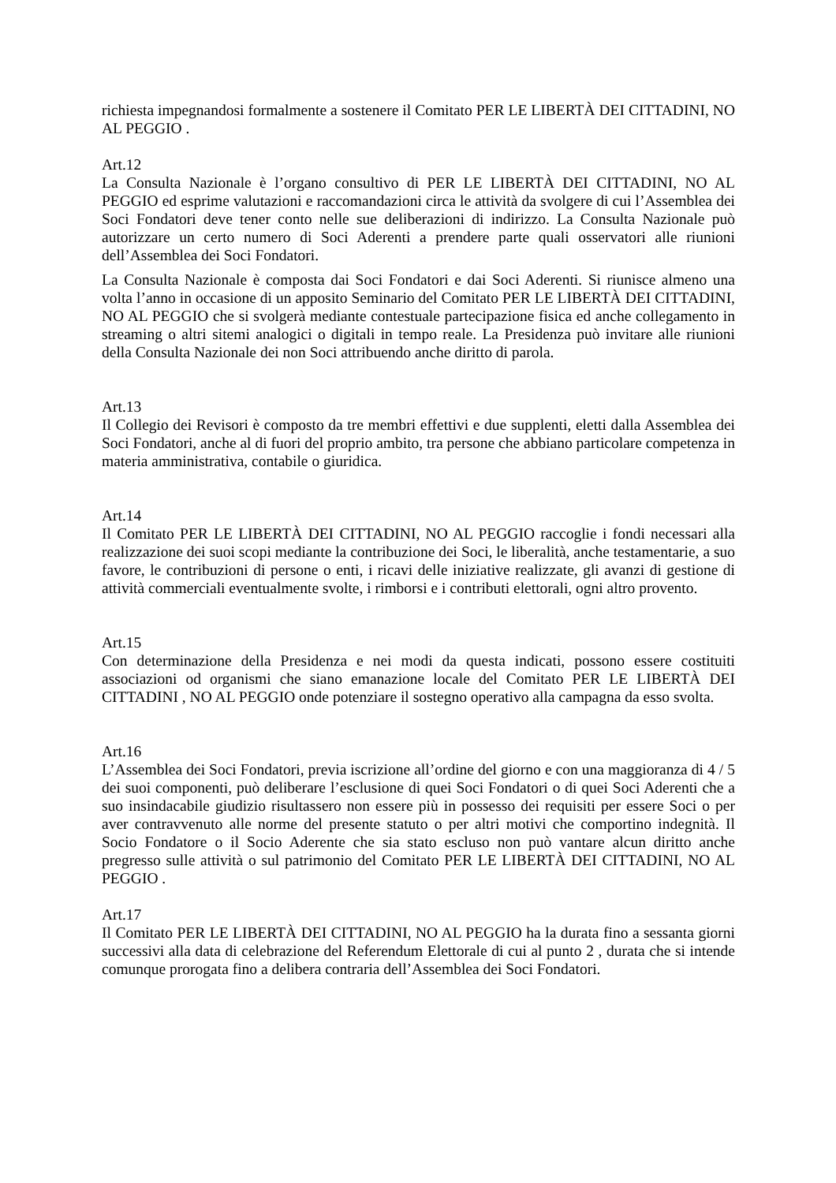richiesta impegnandosi formalmente a sostenere il Comitato PER LE LIBERTÀ DEI CITTADINI, NO AL PEGGIO .
Art.12
La Consulta Nazionale è l’organo consultivo di PER LE LIBERTÀ DEI CITTADINI, NO AL PEGGIO ed esprime valutazioni e raccomandazioni circa le attività da svolgere di cui l’Assemblea dei Soci Fondatori deve tener conto nelle sue deliberazioni di indirizzo. La Consulta Nazionale può autorizzare un certo numero di Soci Aderenti a prendere parte quali osservatori alle riunioni dell’Assemblea dei Soci Fondatori.
La Consulta Nazionale è composta dai Soci Fondatori e dai Soci Aderenti. Si riunisce almeno una volta l’anno in occasione di un apposito Seminario del Comitato PER LE LIBERTÀ DEI CITTADINI, NO AL PEGGIO che si svolgerà mediante contestuale partecipazione fisica ed anche collegamento in streaming o altri sitemi analogici o digitali in tempo reale. La Presidenza può invitare alle riunioni della Consulta Nazionale dei non Soci attribuendo anche diritto di parola.
Art.13
Il Collegio dei Revisori è composto da tre membri effettivi e due supplenti, eletti dalla Assemblea dei Soci Fondatori, anche al di fuori del proprio ambito, tra persone che abbiano particolare competenza in materia amministrativa, contabile o giuridica.
Art.14
Il Comitato PER LE LIBERTÀ DEI CITTADINI, NO AL PEGGIO raccoglie i fondi necessari alla realizzazione dei suoi scopi mediante la contribuzione dei Soci, le liberalità, anche testamentarie, a suo favore, le contribuzioni di persone o enti, i ricavi delle iniziative realizzate, gli avanzi di gestione di attività commerciali eventualmente svolte, i rimborsi e i contributi elettorali, ogni altro provento.
Art.15
Con determinazione della Presidenza e nei modi da questa indicati, possono essere costituiti associazioni od organismi che siano emanazione locale del Comitato PER LE LIBERTÀ DEI CITTADINI , NO AL PEGGIO onde potenziare il sostegno operativo alla campagna da esso svolta.
Art.16
L’Assemblea dei Soci Fondatori, previa iscrizione all’ordine del giorno e con una maggioranza di 4 / 5 dei suoi componenti, può deliberare l’esclusione di quei Soci Fondatori o di quei Soci Aderenti che a suo insindacabile giudizio risultassero non essere più in possesso dei requisiti per essere Soci o per aver contravvenuto alle norme del presente statuto o per altri motivi che comportino indegnità. Il Socio Fondatore o il Socio Aderente che sia stato escluso non può vantare alcun diritto anche pregresso sulle attività o sul patrimonio del Comitato PER LE LIBERTÀ DEI CITTADINI, NO AL PEGGIO .
Art.17
Il Comitato PER LE LIBERTÀ DEI CITTADINI, NO AL PEGGIO ha la durata fino a sessanta giorni successivi alla data di celebrazione del Referendum Elettorale di cui al punto 2 , durata che si intende comunque prorogata fino a delibera contraria dell’Assemblea dei Soci Fondatori.